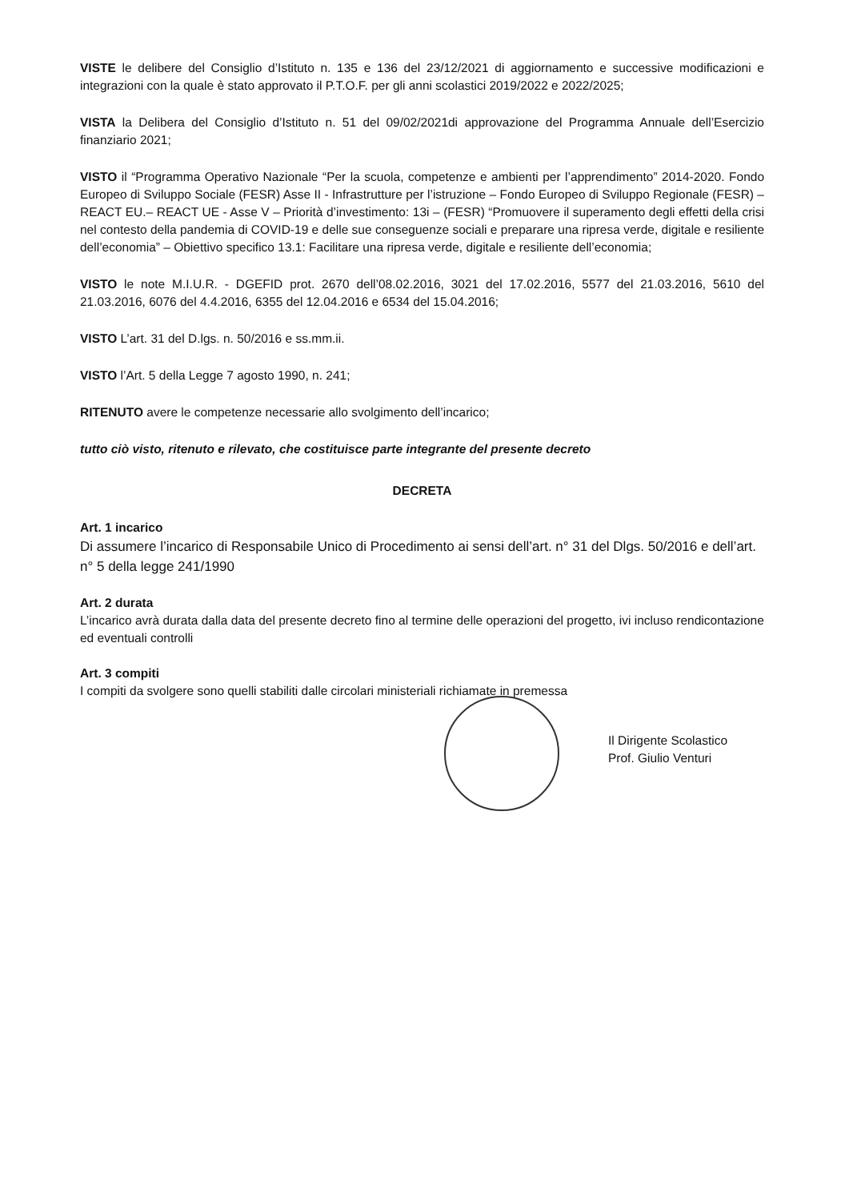VISTE le delibere del Consiglio d’Istituto n. 135 e 136 del 23/12/2021 di aggiornamento e successive modificazioni e integrazioni con la quale è stato approvato il P.T.O.F. per gli anni scolastici 2019/2022 e 2022/2025;
VISTA la Delibera del Consiglio d’Istituto n. 51 del 09/02/2021di approvazione del Programma Annuale dell’Esercizio finanziario 2021;
VISTO il “Programma Operativo Nazionale “Per la scuola, competenze e ambienti per l’apprendimento” 2014-2020. Fondo Europeo di Sviluppo Sociale (FESR) Asse II - Infrastrutture per l’istruzione – Fondo Europeo di Sviluppo Regionale (FESR) – REACT EU.– REACT UE - Asse V – Priorità d’investimento: 13i – (FESR) “Promuovere il superamento degli effetti della crisi nel contesto della pandemia di COVID-19 e delle sue conseguenze sociali e preparare una ripresa verde, digitale e resiliente dell’economia” – Obiettivo specifico 13.1: Facilitare una ripresa verde, digitale e resiliente dell’economia;
VISTO le note M.I.U.R. - DGEFID prot. 2670 dell’08.02.2016, 3021 del 17.02.2016, 5577 del 21.03.2016, 5610 del 21.03.2016, 6076 del 4.4.2016, 6355 del 12.04.2016 e 6534 del 15.04.2016;
VISTO L’art. 31 del D.lgs. n. 50/2016 e ss.mm.ii.
VISTO l’Art. 5 della Legge 7 agosto 1990, n. 241;
RITENUTO avere le competenze necessarie allo svolgimento dell’incarico;
tutto ciò visto, ritenuto e rilevato, che costituisce parte integrante del presente decreto
DECRETA
Art. 1 incarico
Di assumere l’incarico di Responsabile Unico di Procedimento ai sensi dell’art. n° 31 del Dlgs. 50/2016 e dell’art. n° 5 della legge 241/1990
Art. 2 durata
L’incarico avrà durata dalla data del presente decreto fino al termine delle operazioni del progetto, ivi incluso rendicontazione ed eventuali controlli
Art. 3 compiti
I compiti da svolgere sono quelli stabiliti dalle circolari ministeriali richiamate in premessa
Il Dirigente Scolastico
Prof. Giulio Venturi